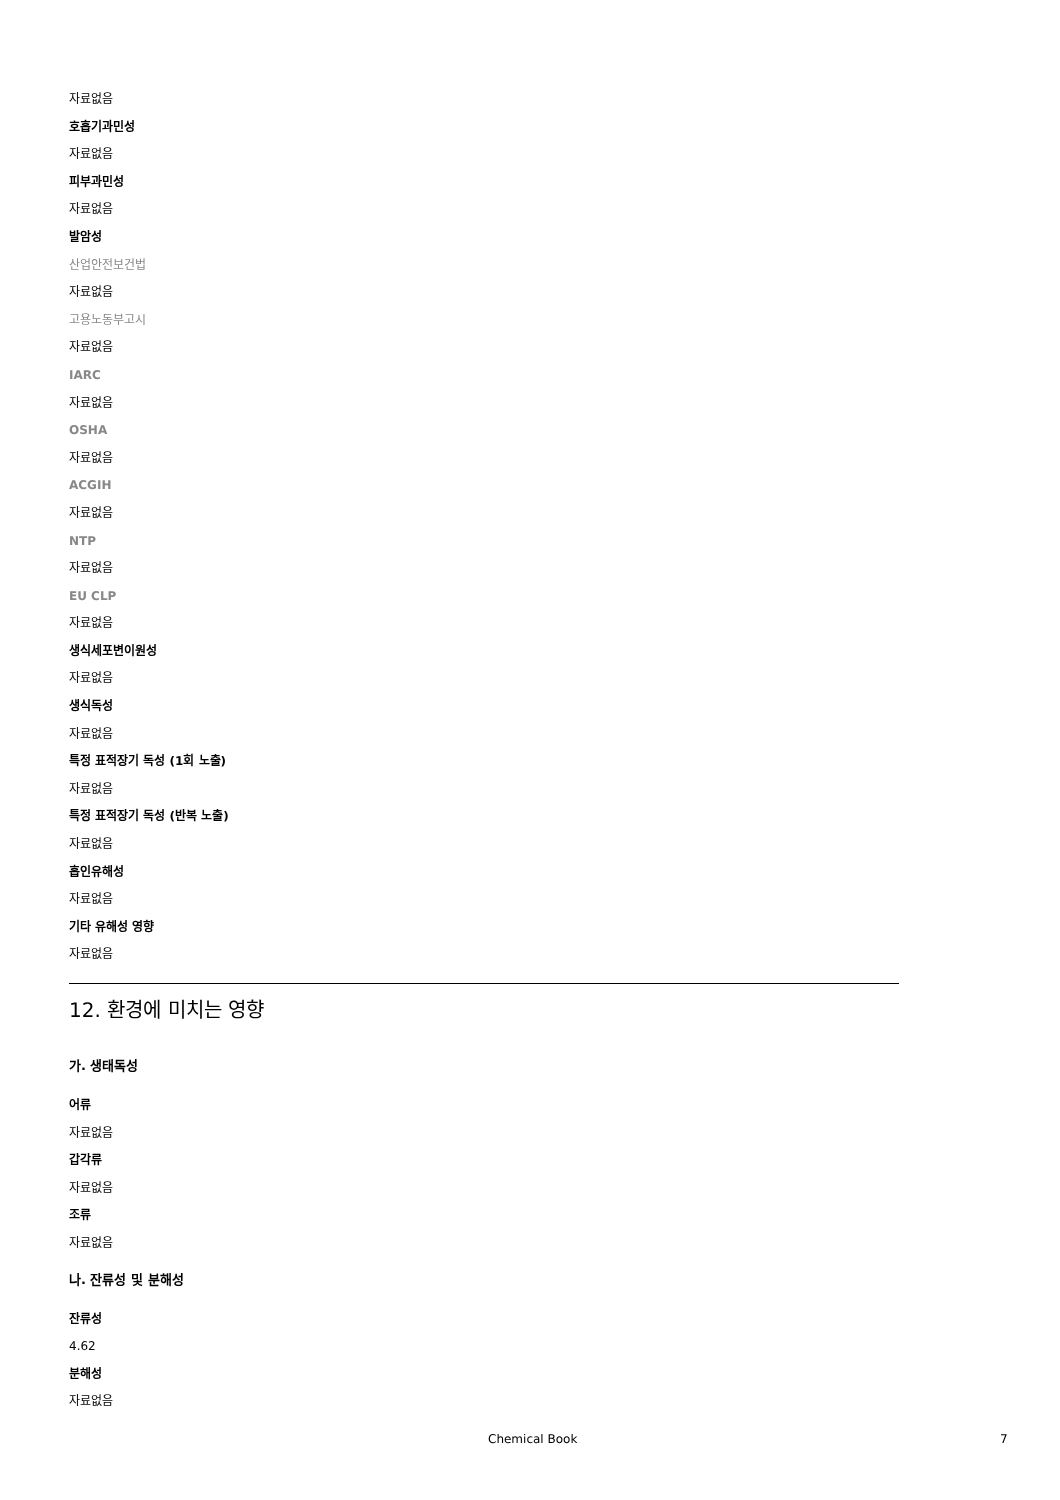자료없음
호흡기과민성
자료없음
피부과민성
자료없음
발암성
산업안전보건법
자료없음
고용노동부고시
자료없음
IARC
자료없음
OSHA
자료없음
ACGIH
자료없음
NTP
자료없음
EU CLP
자료없음
생식세포변이원성
자료없음
생식독성
자료없음
특정 표적장기 독성 (1회 노출)
자료없음
특정 표적장기 독성 (반복 노출)
자료없음
흡인유해성
자료없음
기타 유해성 영향
자료없음
12. 환경에 미치는 영향
가. 생태독성
어류
자료없음
갑각류
자료없음
조류
자료없음
나. 잔류성 및 분해성
잔류성
4.62
분해성
자료없음
Chemical Book 7